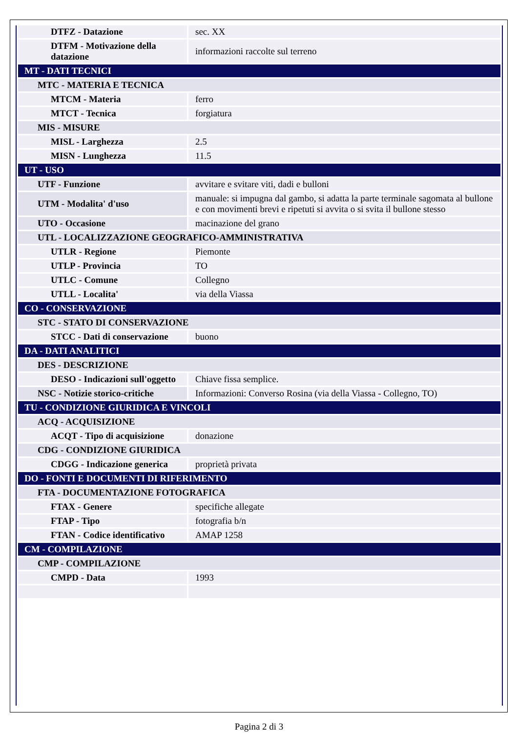| DTFZ - Datazione | sec. XX |
| DTFM - Motivazione della datazione | informazioni raccolte sul terreno |
| MT - DATI TECNICI | |
| MTC - MATERIA E TECNICA | |
| MTCM - Materia | ferro |
| MTCT - Tecnica | forgiatura |
| MIS - MISURE | |
| MISL - Larghezza | 2.5 |
| MISN - Lunghezza | 11.5 |
| UT - USO | |
| UTF - Funzione | avvitare e svitare viti, dadi e bulloni |
| UTM - Modalita' d'uso | manuale: si impugna dal gambo, si adatta la parte terminale sagomata al bullone e con movimenti brevi e ripetuti si avvita o si svita il bullone stesso |
| UTO - Occasione | macinazione del grano |
| UTL - LOCALIZZAZIONE GEOGRAFICO-AMMINISTRATIVA | |
| UTLR - Regione | Piemonte |
| UTLP - Provincia | TO |
| UTLC - Comune | Collegno |
| UTLL - Localita' | via della Viassa |
| CO - CONSERVAZIONE | |
| STC - STATO DI CONSERVAZIONE | |
| STCC - Dati di conservazione | buono |
| DA - DATI ANALITICI | |
| DES - DESCRIZIONE | |
| DESO - Indicazioni sull'oggetto | Chiave fissa semplice. |
| NSC - Notizie storico-critiche | Informazioni: Converso Rosina (via della Viassa - Collegno, TO) |
| TU - CONDIZIONE GIURIDICA E VINCOLI | |
| ACQ - ACQUISIZIONE | |
| ACQT - Tipo di acquisizione | donazione |
| CDG - CONDIZIONE GIURIDICA | |
| CDGG - Indicazione generica | proprietà privata |
| DO - FONTI E DOCUMENTI DI RIFERIMENTO | |
| FTA - DOCUMENTAZIONE FOTOGRAFICA | |
| FTAX - Genere | specifiche allegate |
| FTAP - Tipo | fotografia b/n |
| FTAN - Codice identificativo | AMAP 1258 |
| CM - COMPILAZIONE | |
| CMP - COMPILAZIONE | |
| CMPD - Data | 1993 |
Pagina 2 di 3